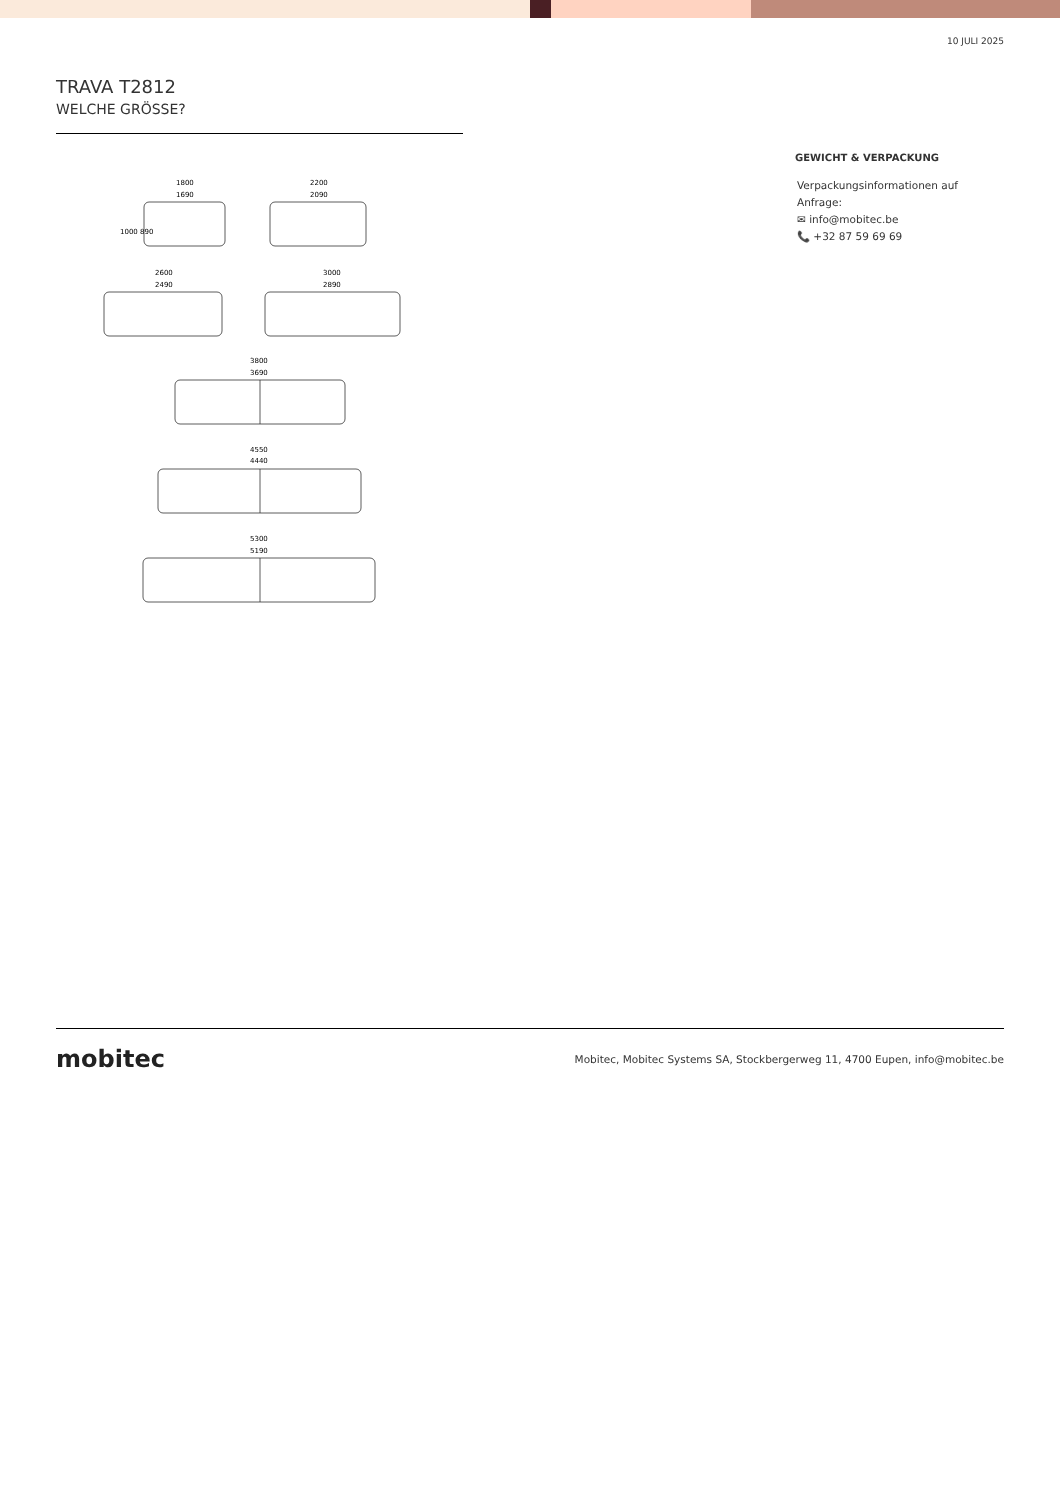10 JULI 2025
TRAVA T2812
WELCHE GRÖSSE?
1800
1690
1000 890
2200
2090
2600
2490
3000
2890
3800
3690
4550
4440
5300
5190
GEWICHT & VERPACKUNG
Verpackungsinformationen auf Anfrage:
✉ info@mobitec.be
📞 +32 87 59 69 69
mobitec
Mobitec, Mobitec Systems SA, Stockbergerweg 11, 4700 Eupen, info@mobitec.be